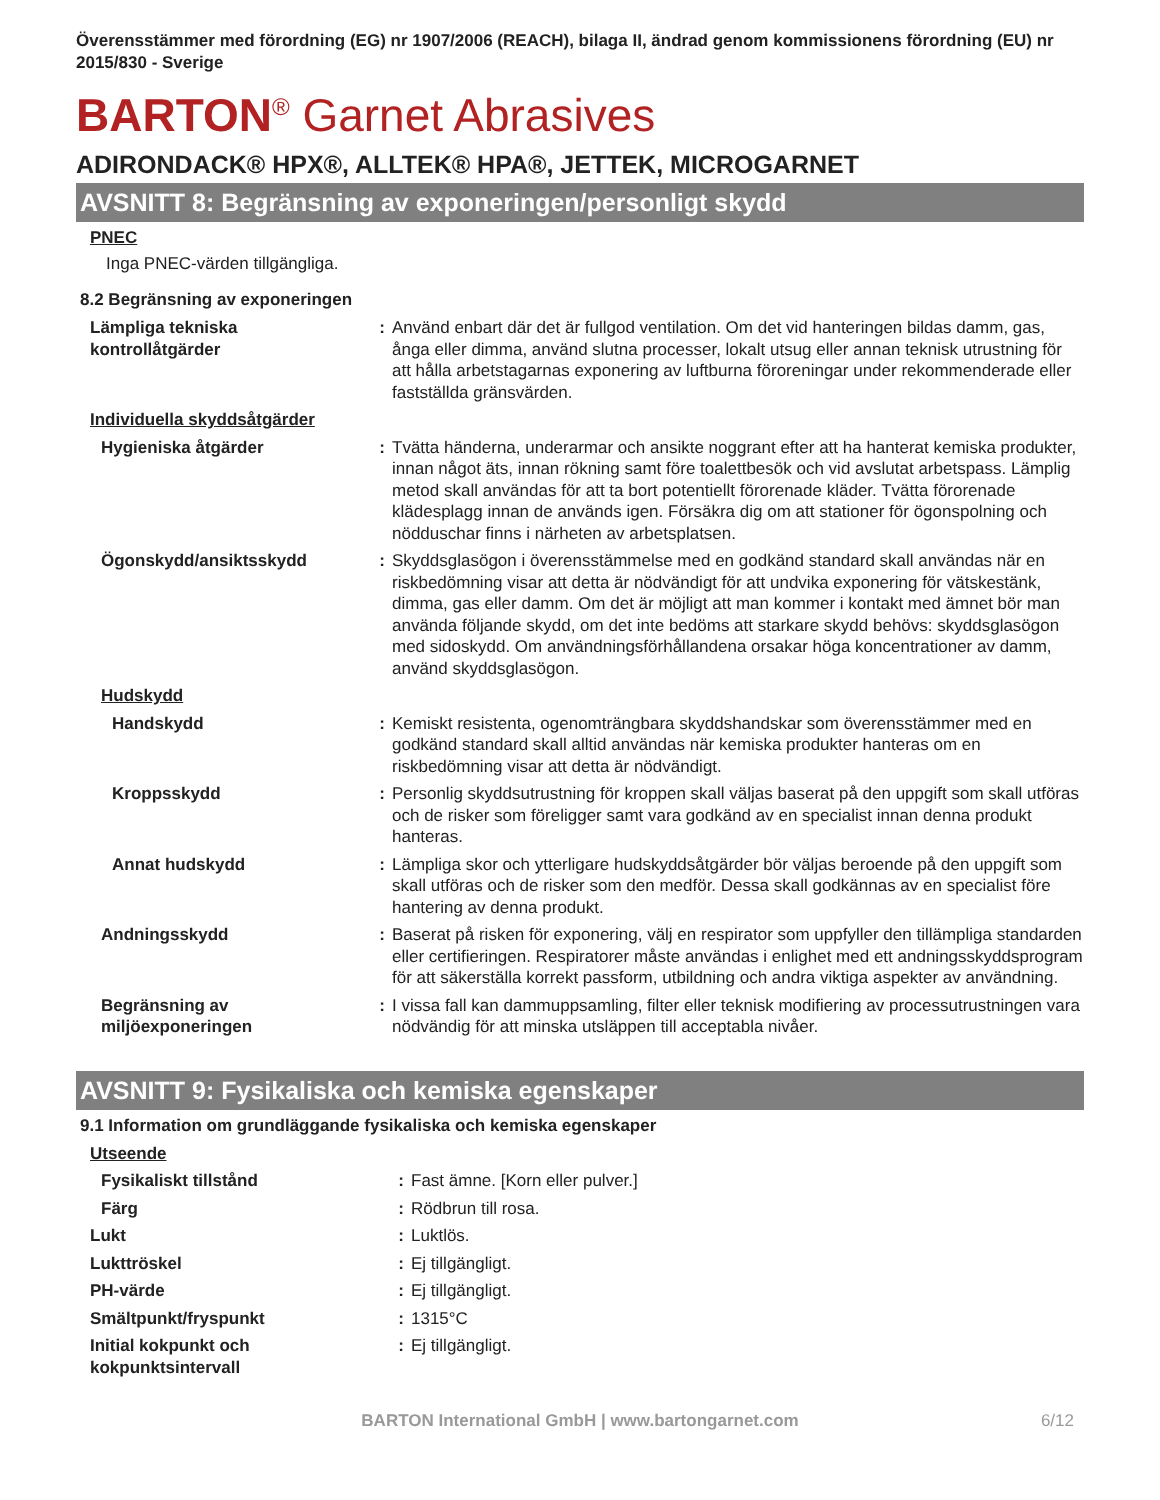Överensstämmer med förordning (EG) nr 1907/2006 (REACH), bilaga II, ändrad genom kommissionens förordning (EU) nr 2015/830 - Sverige
BARTON<sup>®</sup> Garnet Abrasives
ADIRONDACK® HPX®, ALLTEK® HPA®, JETTEK, MICROGARNET
AVSNITT 8: Begränsning av exponeringen/personligt skydd
PNEC
Inga PNEC-värden tillgängliga.
8.2 Begränsning av exponeringen
| Lämpliga tekniska kontrollåtgärder | : | Använd enbart där det är fullgod ventilation. Om det vid hanteringen bildas damm, gas, ånga eller dimma, använd slutna processer, lokalt utsug eller annan teknisk utrustning för att hålla arbetstagarnas exponering av luftburna föroreningar under rekommenderade eller fastställda gränsvärden. |
| Individuella skyddsåtgärder | | |
| Hygieniska åtgärder | : | Tvätta händerna, underarmar och ansikte noggrant efter att ha hanterat kemiska produkter, innan något äts, innan rökning samt före toalettbesök och vid avslutat arbetspass. Lämplig metod skall användas för att ta bort potentiellt förorenade kläder. Tvätta förorenade klädesplagg innan de används igen. Försäkra dig om att stationer för ögonspolning och nödduschar finns i närheten av arbetsplatsen. |
| Ögonskydd/ansiktsskydd | : | Skyddsglasögon i överensstämmelse med en godkänd standard skall användas när en riskbedömning visar att detta är nödvändigt för att undvika exponering för vätskestänk, dimma, gas eller damm. Om det är möjligt att man kommer i kontakt med ämnet bör man använda följande skydd, om det inte bedöms att starkare skydd behövs: skyddsglasögon med sidoskydd. Om användningsförhållandena orsakar höga koncentrationer av damm, använd skyddsglasögon. |
| Hudskydd | | |
| Handskydd | : | Kemiskt resistenta, ogenomträngbara skyddshandskar som överensstämmer med en godkänd standard skall alltid användas när kemiska produkter hanteras om en riskbedömning visar att detta är nödvändigt. |
| Kroppsskydd | : | Personlig skyddsutrustning för kroppen skall väljas baserat på den uppgift som skall utföras och de risker som föreligger samt vara godkänd av en specialist innan denna produkt hanteras. |
| Annat hudskydd | : | Lämpliga skor och ytterligare hudskyddsåtgärder bör väljas beroende på den uppgift som skall utföras och de risker som den medför. Dessa skall godkännas av en specialist före hantering av denna produkt. |
| Andningsskydd | : | Baserat på risken för exponering, välj en respirator som uppfyller den tillämpliga standarden eller certifieringen. Respiratorer måste användas i enlighet med ett andningsskyddsprogram för att säkerställa korrekt passform, utbildning och andra viktiga aspekter av användning. |
| Begränsning av miljöexponeringen | : | I vissa fall kan dammuppsamling, filter eller teknisk modifiering av processutrustningen vara nödvändig för att minska utsläppen till acceptabla nivåer. |
AVSNITT 9: Fysikaliska och kemiska egenskaper
9.1 Information om grundläggande fysikaliska och kemiska egenskaper
| Utseende | | |
| Fysikaliskt tillstånd | : | Fast ämne. [Korn eller pulver.] |
| Färg | : | Rödbrun till rosa. |
| Lukt | : | Luktlös. |
| Lukttröskel | : | Ej tillgängligt. |
| PH-värde | : | Ej tillgängligt. |
| Smältpunkt/fryspunkt | : | 1315°C |
| Initial kokpunkt och kokpunktsintervall | : | Ej tillgängligt. |
BARTON International GmbH | www.bartongarnet.com 6/12